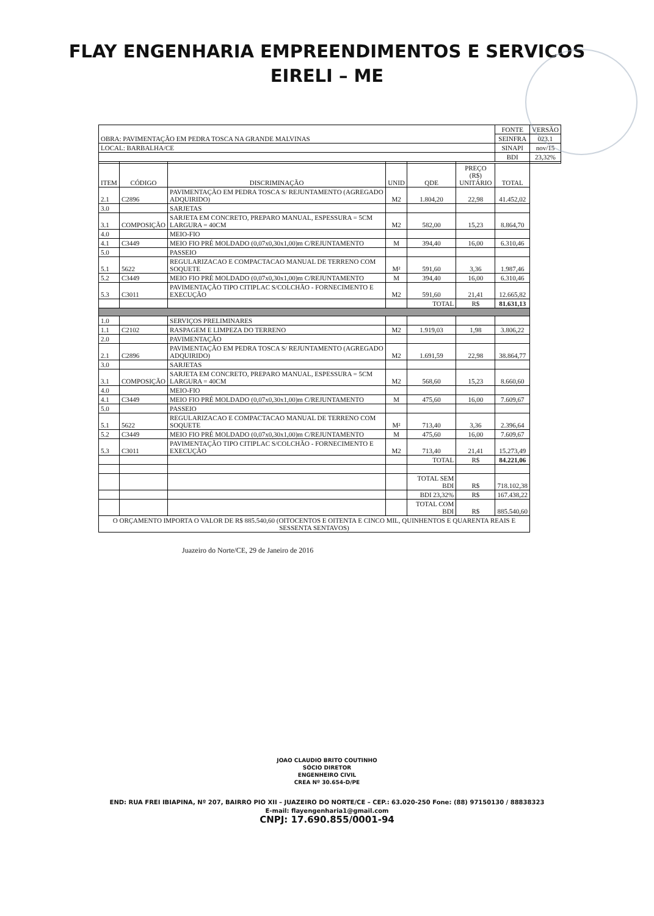FLAY ENGENHARIA EMPREENDIMENTOS E SERVICOS
EIRELI – ME
| OBRA: PAVIMENTAÇÃO EM PEDRA TOSCA NA GRANDE MALVINAS | | | | | | FONTE | VERSÃO |
| | | | | | | SEINFRA | 023.1 |
| LOCAL: BARBALHA/CE | | | | | | SINAPI | nov/15 |
| | | | | | | BDI | 23,32% |
| ITEM | CÓDIGO | DISCRIMINAÇÃO | UNID | QDE | PREÇO (R$) UNITÁRIO | TOTAL | |
| 2.1 | C2896 | PAVIMENTAÇÃO EM PEDRA TOSCA S/ REJUNTAMENTO (AGREGADO ADQUIRIDO) | M2 | 1.804,20 | 22,98 | 41.452,02 | |
| 3.0 | | SARJETAS | | | | | |
| 3.1 | COMPOSIÇÃO | SARJETA EM CONCRETO, PREPARO MANUAL, ESPESSURA = 5CM LARGURA = 40CM | M2 | 582,00 | 15,23 | 8.864,70 | |
| 4.0 | | MEIO-FIO | | | | | |
| 4.1 | C3449 | MEIO FIO PRÉ MOLDADO (0,07x0,30x1,00)m C/REJUNTAMENTO | M | 394,40 | 16,00 | 6.310,46 | |
| 5.0 | | PASSEIO | | | | | |
| 5.1 | 5622 | REGULARIZACAO E COMPACTACAO MANUAL DE TERRENO COM SOQUETE | M² | 591,60 | 3,36 | 1.987,46 | |
| 5.2 | C3449 | MEIO FIO PRÉ MOLDADO (0,07x0,30x1,00)m C/REJUNTAMENTO | M | 394,40 | 16,00 | 6.310,46 | |
| 5.3 | C3011 | PAVIMENTAÇÃO TIPO CITIPLAC S/COLCHÃO - FORNECIMENTO E EXECUÇÃO | M2 | 591,60 | 21,41 | 12.665,82 | |
| | | | | TOTAL | R$ | 81.631,13 | |
| 1.0 | | SERVIÇOS PRELIMINARES | | | | | |
| 1.1 | C2102 | RASPAGEM E LIMPEZA DO TERRENO | M2 | 1.919,03 | 1,98 | 3.806,22 | |
| 2.0 | | PAVIMENTAÇÃO | | | | | |
| 2.1 | C2896 | PAVIMENTAÇÃO EM PEDRA TOSCA S/ REJUNTAMENTO (AGREGADO ADQUIRIDO) | M2 | 1.691,59 | 22,98 | 38.864,77 | |
| 3.0 | | SARJETAS | | | | | |
| 3.1 | COMPOSIÇÃO | SARJETA EM CONCRETO, PREPARO MANUAL, ESPESSURA = 5CM LARGURA = 40CM | M2 | 568,60 | 15,23 | 8.660,60 | |
| 4.0 | | MEIO-FIO | | | | | |
| 4.1 | C3449 | MEIO FIO PRÉ MOLDADO (0,07x0,30x1,00)m C/REJUNTAMENTO | M | 475,60 | 16,00 | 7.609,67 | |
| 5.0 | | PASSEIO | | | | | |
| 5.1 | 5622 | REGULARIZACAO E COMPACTACAO MANUAL DE TERRENO COM SOQUETE | M² | 713,40 | 3,36 | 2.396,64 | |
| 5.2 | C3449 | MEIO FIO PRÉ MOLDADO (0,07x0,30x1,00)m C/REJUNTAMENTO | M | 475,60 | 16,00 | 7.609,67 | |
| 5.3 | C3011 | PAVIMENTAÇÃO TIPO CITIPLAC S/COLCHÃO - FORNECIMENTO E EXECUÇÃO | M2 | 713,40 | 21,41 | 15.273,49 | |
| | | | | TOTAL | R$ | 84.221,06 | |
| | | | | TOTAL SEM BDI | R$ | 718.102,38 | |
| | | | | BDI 23,32% | R$ | 167.438,22 | |
| | | | | TOTAL COM BDI | R$ | 885.540,60 | |
| O ORÇAMENTO IMPORTA O VALOR DE R$ 885.540,60 (OITOCENTOS E OITENTA E CINCO MIL, QUINHENTOS E QUARENTA REAIS E SESSENTA SENTAVOS) | | | | | | | |
Juazeiro do Norte/CE, 29 de Janeiro de 2016
JOAO CLAUDIO BRITO COUTINHO
SÓCIO DIRETOR
ENGENHEIRO CIVIL
CREA Nº 30.654-D/PE
END: RUA FREI IBIAPINA, Nº 207, BAIRRO PIO XII – JUAZEIRO DO NORTE/CE – CEP.: 63.020-250 Fone: (88) 97150130 / 88838323
E-mail: flayengenharia1@gmail.com
CNPJ: 17.690.855/0001-94